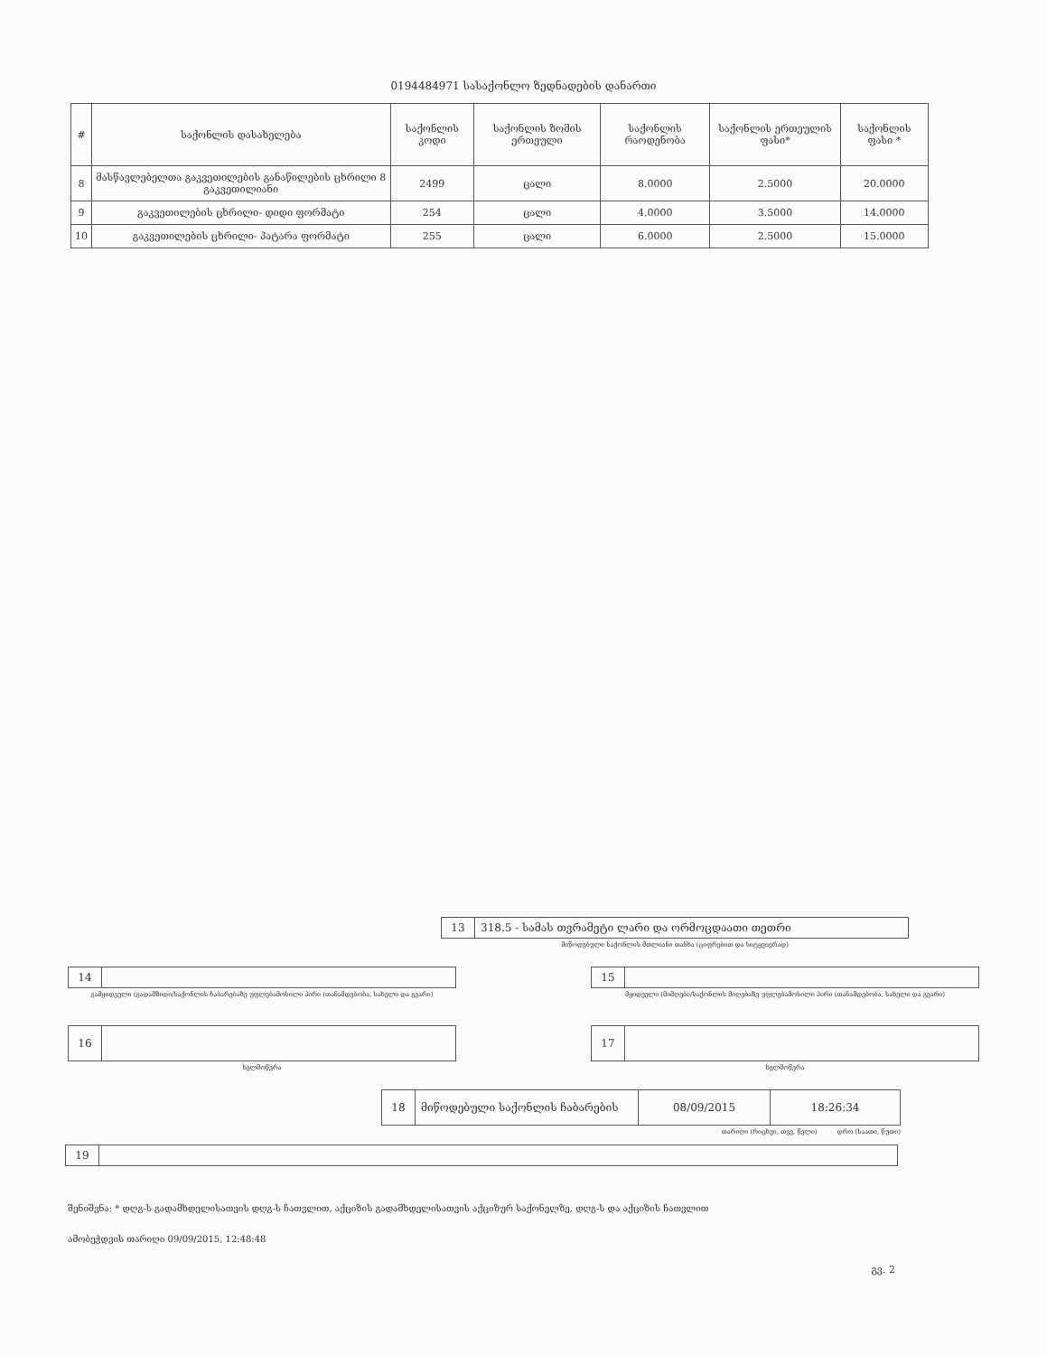0194484971 სასაქონლო ზედნადების დანართი
| # | საქონლის დასახელება | საქონლის კოდი | საქონლის ზომის ერთეული | საქონლის რაოდენობა | საქონლის ერთეულის ფასი* | საქონლის ფასი * |
| --- | --- | --- | --- | --- | --- | --- |
| 8 | მასწავლებელთა გაკვეთილების განაწილების ცხრილი 8 გაკვეთილიანი | 2499 | ცალი | 8.0000 | 2.5000 | 20.0000 |
| 9 | გაკვეთილების ცხრილი- დიდი ფორმატი | 254 | ცალი | 4.0000 | 3.5000 | 14.0000 |
| 10 | გაკვეთილების ცხრილი- პატარა ფორმატი | 255 | ცალი | 6.0000 | 2.5000 | 15.0000 |
13
318.5 - სამას თვრამეტი ლარი და ორმოცდაათი თეთრი
მიწოდებული საქონლის მთლიანი თანხა (ციფრებით და სიტყვიერად)
14
გამყიდველი (გადამზიდი/საქონლის ჩაბარებაზე უფლებამოსილი პირი (თანამდებობა, სახელი და გვარი)
15
მყიდველი (მიმღები/საქონლის მიღებაზე უფლებამოსილი პირი (თანამდებობა, სახელი და გვარი)
16
ხელმოწერა
17
ხელმოწერა
18 მიწოდებული საქონლის ჩაბარების 08/09/2015
18:26:34
თარიღი (რიცხვი, თვე, წელი) დრო (საათი, წუთი)
19
შენიშვნა: * დღგ-ს გადამხდელისათვის დღგ-ს ჩათვლით, აქციზის გადამხდელისათვის აქციზურ საქონელზე, დღგ-ს და აქციზის ჩათვლით
ამობეჭდვის თარიღი 09/09/2015, 12:48:48
გვ. 2